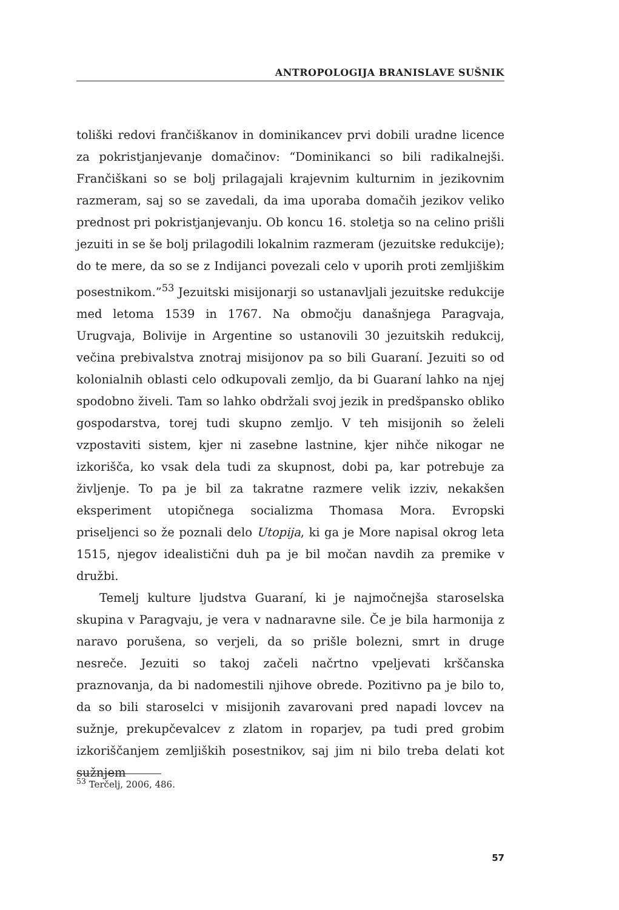ANTROPOLOGIJA BRANISLAVE SUŠNIK
toliški redovi frančiškanov in dominikancev prvi dobili uradne licence za pokristjanjevanje domačinov: “Dominikanci so bili radikalnejši. Frančiškani so se bolj prilagajali krajevnim kulturnim in jezikovnim razmeram, saj so se zavedali, da ima uporaba domačih jezikov veliko prednost pri pokristjanjevanju. Ob koncu 16. stoletja so na celino prišli jezuiti in se še bolj prilagodili lokalnim razmeram (jezuitske redukcije); do te mere, da so se z Indijanci povezali celo v uporih proti zemljiškim posestnikom.”<sup>53</sup> Jezuitski misijonarji so ustanavljali jezuitske redukcije med letoma 1539 in 1767. Na območju današnjega Paragvaja, Urugvaja, Bolivije in Argentine so ustanovili 30 jezuitskih redukcij, večina prebivalstva znotraj misijonov pa so bili Guaraní. Jezuiti so od kolonialnih oblasti celo odkupovali zemljo, da bi Guaraní lahko na njej spodobno živeli. Tam so lahko obdržali svoj jezik in predšpansko obliko gospodarstva, torej tudi skupno zemljo. V teh misijonih so želeli vzpostaviti sistem, kjer ni zasebne lastnine, kjer nihče nikogar ne izkorišča, ko vsak dela tudi za skupnost, dobi pa, kar potrebuje za življenje. To pa je bil za takratne razmere velik izziv, nekakšen eksperiment utopičnega socializma Thomasa Mora. Evropski priseljenci so že poznali delo Utopija, ki ga je More napisal okrog leta 1515, njegov idealistični duh pa je bil močan navdih za premike v družbi.
Temelj kulture ljudstva Guaraní, ki je najmočnejša staroselska skupina v Paragvaju, je vera v nadnaravne sile. Če je bila harmonija z naravo porušena, so verjeli, da so prišle bolezni, smrt in druge nesreče. Jezuiti so takoj začeli načrtno vpeljevati krščanska praznovanja, da bi nadomestili njihove obrede. Pozitivno pa je bilo to, da so bili staroselci v misijonih zavarovani pred napadi lovcev na sužnje, prekupčevalcev z zlatom in roparjev, pa tudi pred grobim izkoriščanjem zemljiških posestnikov, saj jim ni bilo treba delati kot sužnjem
<sup>53</sup> Terčelj, 2006, 486.
57